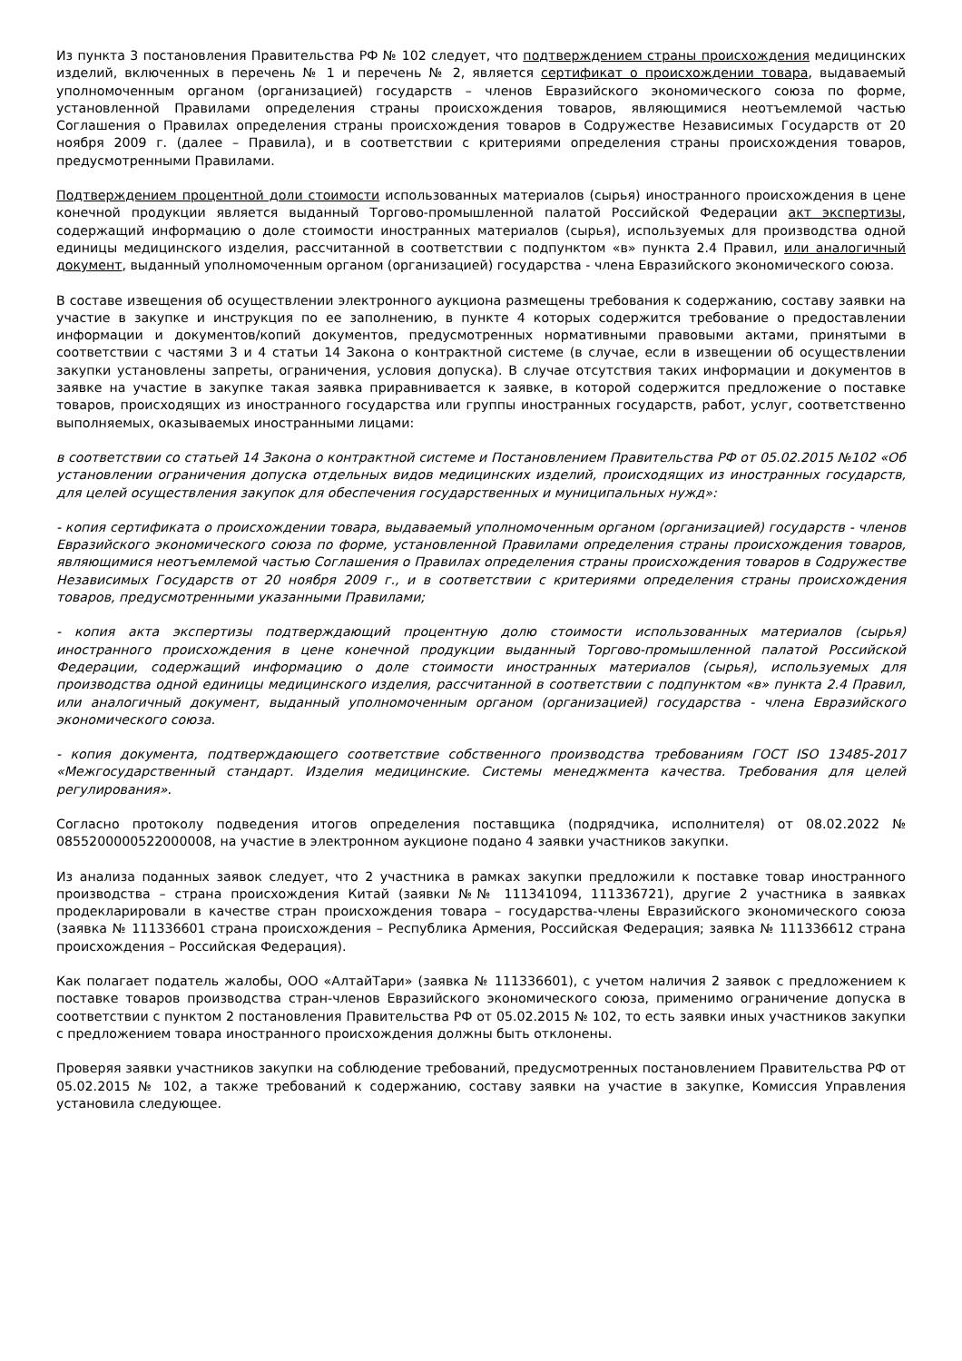Из пункта 3 постановления Правительства РФ № 102 следует, что подтверждением страны происхождения медицинских изделий, включенных в перечень № 1 и перечень № 2, является сертификат о происхождении товара, выдаваемый уполномоченным органом (организацией) государств – членов Евразийского экономического союза по форме, установленной Правилами определения страны происхождения товаров, являющимися неотъемлемой частью Соглашения о Правилах определения страны происхождения товаров в Содружестве Независимых Государств от 20 ноября 2009 г. (далее – Правила), и в соответствии с критериями определения страны происхождения товаров, предусмотренными Правилами.
Подтверждением процентной доли стоимости использованных материалов (сырья) иностранного происхождения в цене конечной продукции является выданный Торгово-промышленной палатой Российской Федерации акт экспертизы, содержащий информацию о доле стоимости иностранных материалов (сырья), используемых для производства одной единицы медицинского изделия, рассчитанной в соответствии с подпунктом «в» пункта 2.4 Правил, или аналогичный документ, выданный уполномоченным органом (организацией) государства - члена Евразийского экономического союза.
В составе извещения об осуществлении электронного аукциона размещены требования к содержанию, составу заявки на участие в закупке и инструкция по ее заполнению, в пункте 4 которых содержится требование о предоставлении информации и документов/копий документов, предусмотренных нормативными правовыми актами, принятыми в соответствии с частями 3 и 4 статьи 14 Закона о контрактной системе (в случае, если в извещении об осуществлении закупки установлены запреты, ограничения, условия допуска). В случае отсутствия таких информации и документов в заявке на участие в закупке такая заявка приравнивается к заявке, в которой содержится предложение о поставке товаров, происходящих из иностранного государства или группы иностранных государств, работ, услуг, соответственно выполняемых, оказываемых иностранными лицами:
в соответствии со статьей 14 Закона о контрактной системе и Постановлением Правительства РФ от 05.02.2015 №102 «Об установлении ограничения допуска отдельных видов медицинских изделий, происходящих из иностранных государств, для целей осуществления закупок для обеспечения государственных и муниципальных нужд»:
- копия сертификата о происхождении товара, выдаваемый уполномоченным органом (организацией) государств - членов Евразийского экономического союза по форме, установленной Правилами определения страны происхождения товаров, являющимися неотъемлемой частью Соглашения о Правилах определения страны происхождения товаров в Содружестве Независимых Государств от 20 ноября 2009 г., и в соответствии с критериями определения страны происхождения товаров, предусмотренными указанными Правилами;
- копия акта экспертизы подтверждающий процентную долю стоимости использованных материалов (сырья) иностранного происхождения в цене конечной продукции выданный Торгово-промышленной палатой Российской Федерации, содержащий информацию о доле стоимости иностранных материалов (сырья), используемых для производства одной единицы медицинского изделия, рассчитанной в соответствии с подпунктом «в» пункта 2.4 Правил, или аналогичный документ, выданный уполномоченным органом (организацией) государства - члена Евразийского экономического союза.
- копия документа, подтверждающего соответствие собственного производства требованиям ГОСТ ISO 13485-2017 «Межгосударственный стандарт. Изделия медицинские. Системы менеджмента качества. Требования для целей регулирования».
Согласно протоколу подведения итогов определения поставщика (подрядчика, исполнителя) от 08.02.2022 № 0855200000522000008, на участие в электронном аукционе подано 4 заявки участников закупки.
Из анализа поданных заявок следует, что 2 участника в рамках закупки предложили к поставке товар иностранного производства – страна происхождения Китай (заявки №№ 111341094, 111336721), другие 2 участника в заявках продекларировали в качестве стран происхождения товара – государства-члены Евразийского экономического союза (заявка № 111336601 страна происхождения – Республика Армения, Российская Федерация; заявка № 111336612 страна происхождения – Российская Федерация).
Как полагает податель жалобы, ООО «АлтайТари» (заявка № 111336601), с учетом наличия 2 заявок с предложением к поставке товаров производства стран-членов Евразийского экономического союза, применимо ограничение допуска в соответствии с пунктом 2 постановления Правительства РФ от 05.02.2015 № 102, то есть заявки иных участников закупки с предложением товара иностранного происхождения должны быть отклонены.
Проверяя заявки участников закупки на соблюдение требований, предусмотренных постановлением Правительства РФ от 05.02.2015 № 102, а также требований к содержанию, составу заявки на участие в закупке, Комиссия Управления установила следующее.